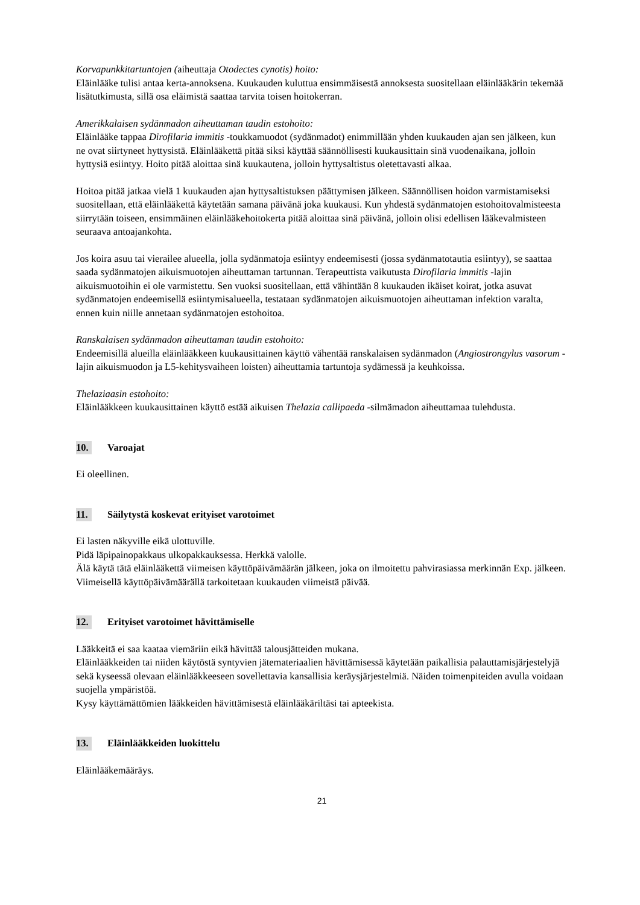Korvapunkkitartuntojen (aiheuttaja Otodectes cynotis) hoito:
Eläinlääke tulisi antaa kerta-annoksena. Kuukauden kuluttua ensimmäisestä annoksesta suositellaan eläinlääkärin tekemää lisätutkimusta, sillä osa eläimistä saattaa tarvita toisen hoitokerran.
Amerikkalaisen sydänmadon aiheuttaman taudin estohoito:
Eläinlääke tappaa Dirofilaria immitis -toukkamuodot (sydänmadot) enimmillään yhden kuukauden ajan sen jälkeen, kun ne ovat siirtyneet hyttysistä. Eläinlääkettä pitää siksi käyttää säännöllisesti kuukausittain sinä vuodenaikana, jolloin hyttysiä esiintyy. Hoito pitää aloittaa sinä kuukautena, jolloin hyttysaltistus oletettavasti alkaa.
Hoitoa pitää jatkaa vielä 1 kuukauden ajan hyttysaltistuksen päättymisen jälkeen. Säännöllisen hoidon varmistamiseksi suositellaan, että eläinlääkettä käytetään samana päivänä joka kuukausi. Kun yhdestä sydänmatojen estohoitovalmisteesta siirrytään toiseen, ensimmäinen eläinlääkehoitokerta pitää aloittaa sinä päivänä, jolloin olisi edellisen lääkevalmisteen seuraava antoajankohta.
Jos koira asuu tai vierailee alueella, jolla sydänmatoja esiintyy endeemisesti (jossa sydänmatotautia esiintyy), se saattaa saada sydänmatojen aikuismuotojen aiheuttaman tartunnan. Terapeuttista vaikutusta Dirofilaria immitis -lajin aikuismuotoihin ei ole varmistettu. Sen vuoksi suositellaan, että vähintään 8 kuukauden ikäiset koirat, jotka asuvat sydänmatojen endeemisellä esiintymisalueella, testataan sydänmatojen aikuismuotojen aiheuttaman infektion varalta, ennen kuin niille annetaan sydänmatojen estohoitoa.
Ranskalaisen sydänmadon aiheuttaman taudin estohoito:
Endeemisillä alueilla eläinlääkkeen kuukausittainen käyttö vähentää ranskalaisen sydänmadon (Angiostrongylus vasorum -lajin aikuismuodon ja L5-kehitysvaiheen loisten) aiheuttamia tartuntoja sydämessä ja keuhkoissa.
Thelaziaasin estohoito:
Eläinlääkkeen kuukausittainen käyttö estää aikuisen Thelazia callipaeda -silmämadon aiheuttamaa tulehdusta.
10. Varoajat
Ei oleellinen.
11. Säilytystä koskevat erityiset varotoimet
Ei lasten näkyville eikä ulottuville.
Pidä läpipainopakkaus ulkopakkauksessa. Herkkä valolle.
Älä käytä tätä eläinlääkettä viimeisen käyttöpäivämäärän jälkeen, joka on ilmoitettu pahvirasiassa merkinnän Exp. jälkeen. Viimeisellä käyttöpäivämäärällä tarkoitetaan kuukauden viimeistä päivää.
12. Erityiset varotoimet hävittämiselle
Lääkkeitä ei saa kaataa viemäriin eikä hävittää talousjätteiden mukana.
Eläinlääkkeiden tai niiden käytöstä syntyvien jätemateriaalien hävittämisessä käytetään paikallisia palauttamisjärjestelyjä sekä kyseessä olevaan eläinlääkkeeseen sovellettavia kansallisia keräysjärjestelmiä. Näiden toimenpiteiden avulla voidaan suojella ympäristöä.
Kysy käyttämättömien lääkkeiden hävittämisestä eläinlääkäriltäsi tai apteekista.
13. Eläinlääkkeiden luokittelu
Eläinlääkemääräys.
21